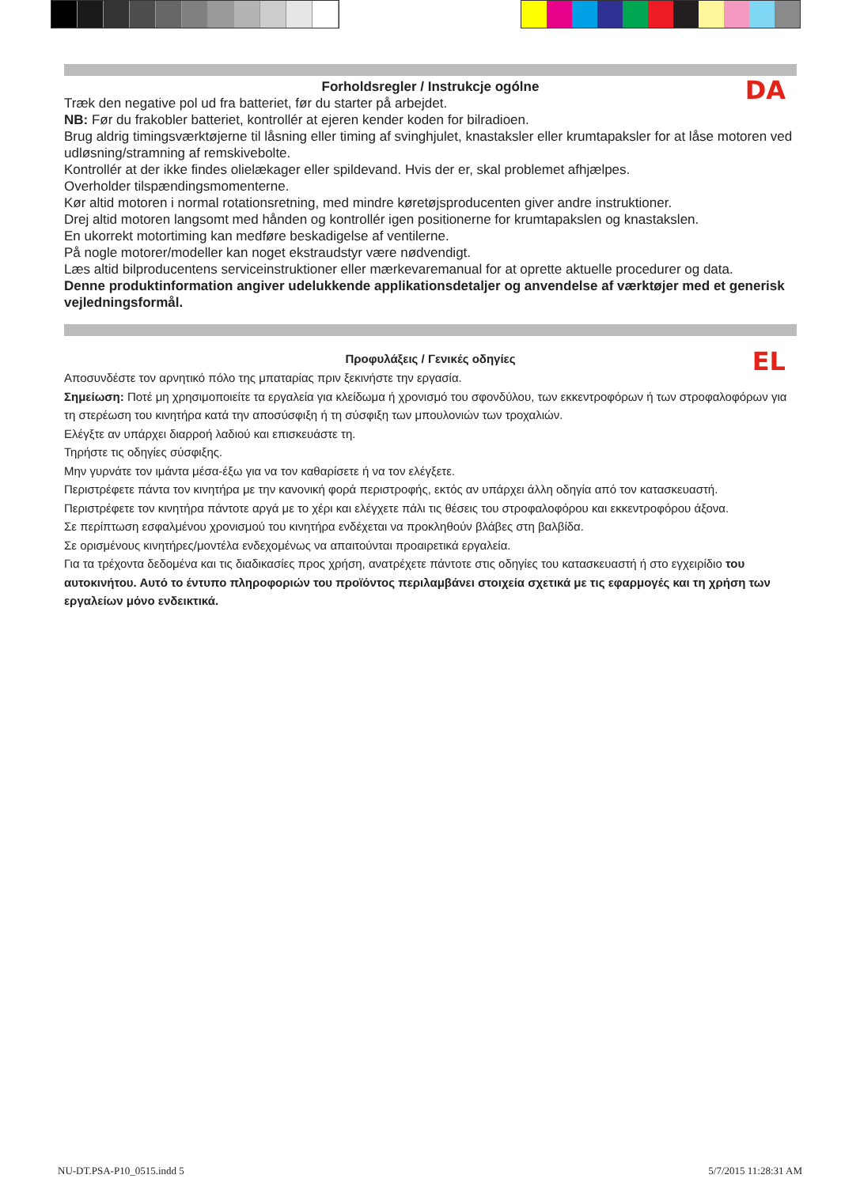DA
Forholdsregler / Instrukcje ogólne
Træk den negative pol ud fra batteriet, før du starter på arbejdet.
NB: Før du frakobler batteriet, kontrollér at ejeren kender koden for bilradioen.
Brug aldrig timingsværktøjerne til låsning eller timing af svinghjulet, knastaksler eller krumtapaksler for at låse motoren ved udløsning/stramning af remskivebolte.
Kontrollér at der ikke findes olielækager eller spildevand. Hvis der er, skal problemet afhjælpes.
Overholder tilspændingsmomenterne.
Kør altid motoren i normal rotationsretning, med mindre køretøjsproducenten giver andre instruktioner.
Drej altid motoren langsomt med hånden og kontrollér igen positionerne for krumtapakslen og knastakslen.
En ukorrekt motortiming kan medføre beskadigelse af ventilerne.
På nogle motorer/modeller kan noget ekstraudstyr være nødvendigt.
Læs altid bilproducentens serviceinstruktioner eller mærkevaremanual for at oprette aktuelle procedurer og data.
Denne produktinformation angiver udelukkende applikationsdetaljer og anvendelse af værktøjer med et generisk vejledningsformål.
EL
Προφυλάξεις / Γενικές οδηγίες
Αποσυνδέστε τον αρνητικό πόλο της μπαταρίας πριν ξεκινήστε την εργασία.
Σημείωση: Ποτέ μη χρησιμοποιείτε τα εργαλεία για κλείδωμα ή χρονισμό του σφονδύλου, των εκκεντροφόρων ή των στροφαλοφόρων για τη στερέωση του κινητήρα κατά την αποσύσφιξη ή τη σύσφιξη των μπουλονιών των τροχαλιών.
Ελέγξτε αν υπάρχει διαρροή λαδιού και επισκευάστε τη.
Τηρήστε τις οδηγίες σύσφιξης.
Μην γυρνάτε τον ιμάντα μέσα-έξω για να τον καθαρίσετε ή να τον ελέγξετε.
Περιστρέφετε πάντα τον κινητήρα με την κανονική φορά περιστροφής, εκτός αν υπάρχει άλλη οδηγία από τον κατασκευαστή.
Περιστρέφετε τον κινητήρα πάντοτε αργά με το χέρι και ελέγχετε πάλι τις θέσεις του στροφαλοφόρου και εκκεντροφόρου άξονα.
Σε περίπτωση εσφαλμένου χρονισμού του κινητήρα ενδέχεται να προκληθούν βλάβες στη βαλβίδα.
Σε ορισμένους κινητήρες/μοντέλα ενδεχομένως να απαιτούνται προαιρετικά εργαλεία.
Για τα τρέχοντα δεδομένα και τις διαδικασίες προς χρήση, ανατρέχετε πάντοτε στις οδηγίες του κατασκευαστή ή στο εγχειρίδιο του αυτοκινήτου. Αυτό το έντυπο πληροφοριών του προϊόντος περιλαμβάνει στοιχεία σχετικά με τις εφαρμογές και τη χρήση των εργαλείων μόνο ενδεικτικά.
NU-DT.PSA-P10_0515.indd 5 5/7/2015 11:28:31 AM